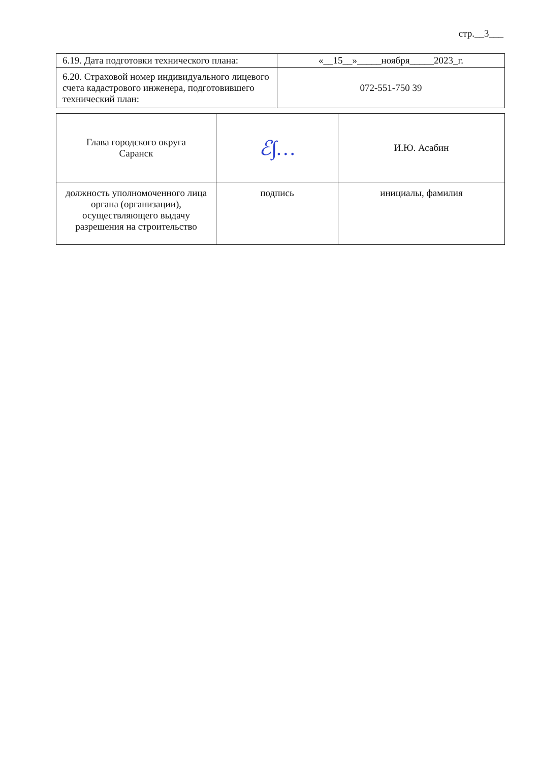стр.__3___
| 6.19. Дата подготовки технического плана: | «__15__»_____ноября_____2023_г. |
| 6.20. Страховой номер индивидуального лицевого счета кадастрового инженера, подготовившего технический план: | 072-551-750 39 |
| Глава городского округа Саранск | ℰ∫… | И.Ю. Асабин |
| должность уполномоченного лица органа (организации), осуществляющего выдачу разрешения на строительство | подпись | инициалы, фамилия |